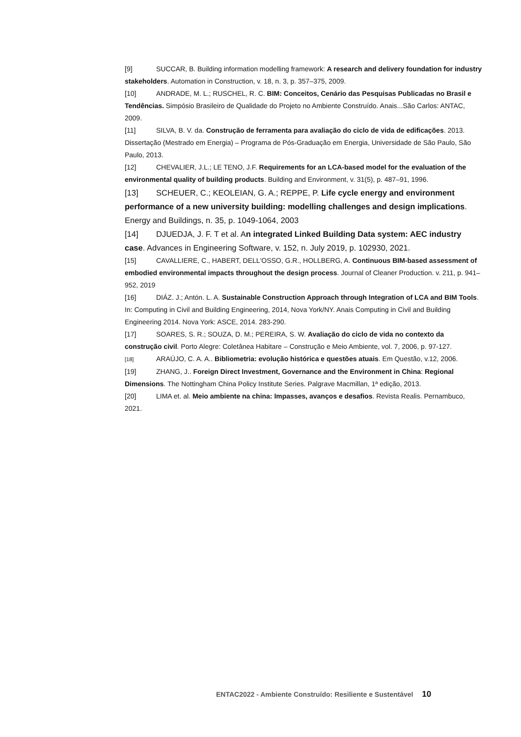[9] SUCCAR, B. Building information modelling framework: A research and delivery foundation for industry stakeholders. Automation in Construction, v. 18, n. 3, p. 357–375, 2009.
[10] ANDRADE, M. L.; RUSCHEL, R. C. BIM: Conceitos, Cenário das Pesquisas Publicadas no Brasil e Tendências. Simpósio Brasileiro de Qualidade do Projeto no Ambiente Construído. Anais...São Carlos: ANTAC, 2009.
[11] SILVA, B. V. da. Construção de ferramenta para avaliação do ciclo de vida de edificações. 2013. Dissertação (Mestrado em Energia) – Programa de Pós-Graduação em Energia, Universidade de São Paulo, São Paulo, 2013.
[12] CHEVALIER, J.L.; LE TENO, J.F. Requirements for an LCA-based model for the evaluation of the environmental quality of building products. Building and Environment, v. 31(5), p. 487–91, 1996.
[13] SCHEUER, C.; KEOLEIAN, G. A.; REPPE, P. Life cycle energy and environment performance of a new university building: modelling challenges and design implications. Energy and Buildings, n. 35, p. 1049-1064, 2003
[14] DJUEDJA, J. F. T et al. An integrated Linked Building Data system: AEC industry case. Advances in Engineering Software, v. 152, n. July 2019, p. 102930, 2021.
[15] CAVALLIERE, C., HABERT, DELL'OSSO, G.R., HOLLBERG, A. Continuous BIM-based assessment of embodied environmental impacts throughout the design process. Journal of Cleaner Production. v. 211, p. 941–952, 2019
[16] DIÁZ. J.; Antón. L. A. Sustainable Construction Approach through Integration of LCA and BIM Tools. In: Computing in Civil and Building Engineering, 2014, Nova York/NY. Anais Computing in Civil and Building Engineering 2014. Nova York: ASCE, 2014. 283-290.
[17] SOARES, S. R.; SOUZA, D. M.; PEREIRA, S. W. Avaliação do ciclo de vida no contexto da construção civil. Porto Alegre: Coletânea Habitare – Construção e Meio Ambiente, vol. 7, 2006, p. 97-127.
[18] ARAÚJO, C. A. A.. Bibliometria: evolução histórica e questões atuais. Em Questão, v.12, 2006.
[19] ZHANG, J.. Foreign Direct Investment, Governance and the Environment in China: Regional Dimensions. The Nottingham China Policy Institute Series. Palgrave Macmillan, 1ª edição, 2013.
[20] LIMA et. al. Meio ambiente na china: Impasses, avanços e desafios. Revista Realis. Pernambuco, 2021.
ENTAC2022 - Ambiente Construído: Resiliente e Sustentável 10